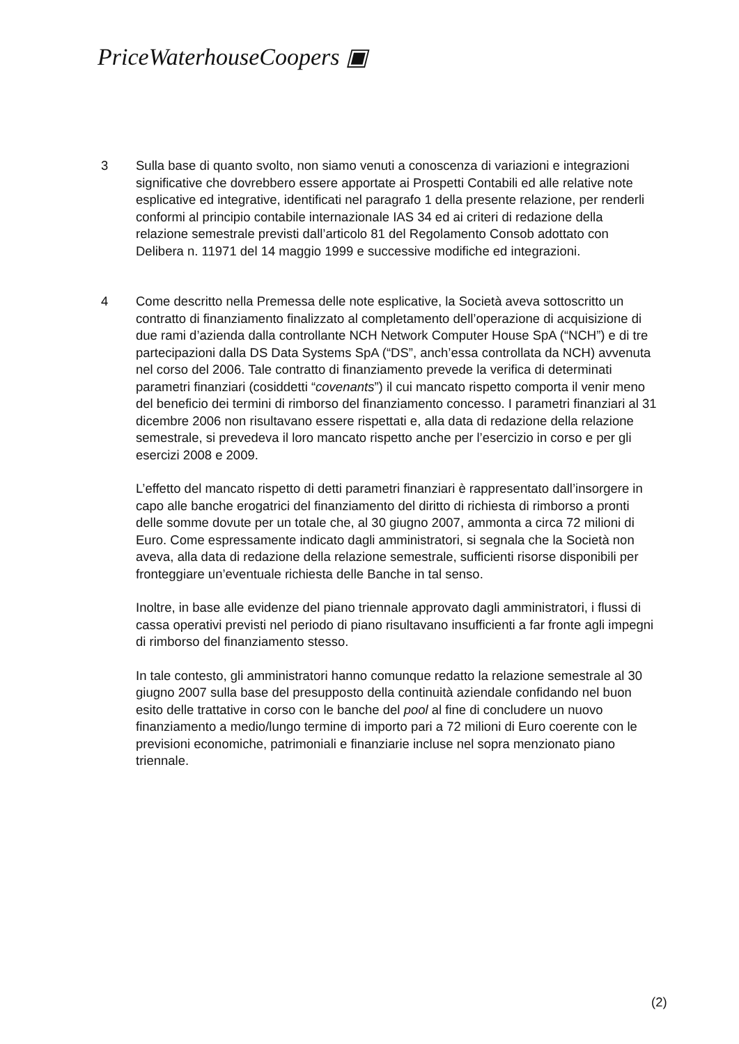PriceWaterhouseCoopers ▣
3 Sulla base di quanto svolto, non siamo venuti a conoscenza di variazioni e integrazioni significative che dovrebbero essere apportate ai Prospetti Contabili ed alle relative note esplicative ed integrative, identificati nel paragrafo 1 della presente relazione, per renderli conformi al principio contabile internazionale IAS 34 ed ai criteri di redazione della relazione semestrale previsti dall’articolo 81 del Regolamento Consob adottato con Delibera n. 11971 del 14 maggio 1999 e successive modifiche ed integrazioni.
4 Come descritto nella Premessa delle note esplicative, la Società aveva sottoscritto un contratto di finanziamento finalizzato al completamento dell’operazione di acquisizione di due rami d’azienda dalla controllante NCH Network Computer House SpA (“NCH”) e di tre partecipazioni dalla DS Data Systems SpA (“DS”, anch’essa controllata da NCH) avvenuta nel corso del 2006. Tale contratto di finanziamento prevede la verifica di determinati parametri finanziari (cosiddetti “covenants”) il cui mancato rispetto comporta il venir meno del beneficio dei termini di rimborso del finanziamento concesso. I parametri finanziari al 31 dicembre 2006 non risultavano essere rispettati e, alla data di redazione della relazione semestrale, si prevedeva il loro mancato rispetto anche per l’esercizio in corso e per gli esercizi 2008 e 2009.
L’effetto del mancato rispetto di detti parametri finanziari è rappresentato dall’insorgere in capo alle banche erogatrici del finanziamento del diritto di richiesta di rimborso a pronti delle somme dovute per un totale che, al 30 giugno 2007, ammonta a circa 72 milioni di Euro. Come espressamente indicato dagli amministratori, si segnala che la Società non aveva, alla data di redazione della relazione semestrale, sufficienti risorse disponibili per fronteggiare un’eventuale richiesta delle Banche in tal senso.
Inoltre, in base alle evidenze del piano triennale approvato dagli amministratori, i flussi di cassa operativi previsti nel periodo di piano risultavano insufficienti a far fronte agli impegni di rimborso del finanziamento stesso.
In tale contesto, gli amministratori hanno comunque redatto la relazione semestrale al 30 giugno 2007 sulla base del presupposto della continuità aziendale confidando nel buon esito delle trattative in corso con le banche del pool al fine di concludere un nuovo finanziamento a medio/lungo termine di importo pari a 72 milioni di Euro coerente con le previsioni economiche, patrimoniali e finanziarie incluse nel sopra menzionato piano triennale.
(2)